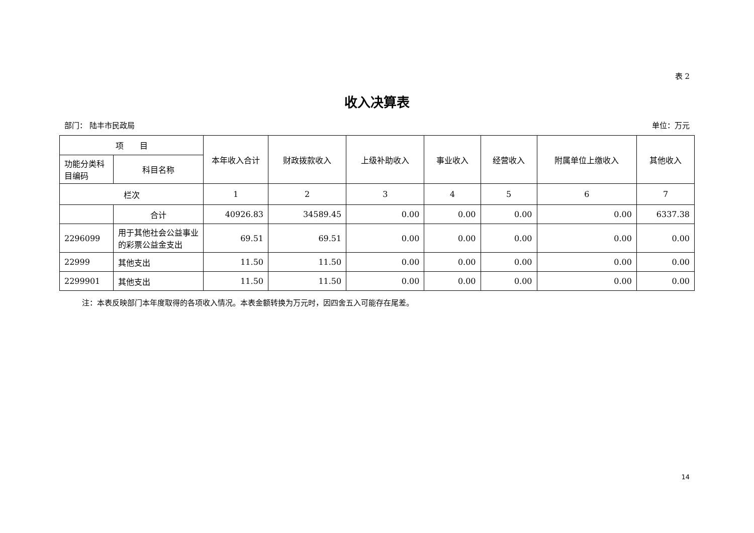表 2
收入决算表
部门： 陆丰市民政局 单位：万元
| 项 目 | | 本年收入合计 | 财政拨款收入 | 上级补助收入 | 事业收入 | 经营收入 | 附属单位上缴收入 | 其他收入 |
| --- | --- | --- | --- | --- | --- | --- | --- | --- |
| 功能分类科目编码 | 科目名称 | | | | | | | |
| 栏次 | | 1 | 2 | 3 | 4 | 5 | 6 | 7 |
| | 合计 | 40926.83 | 34589.45 | 0.00 | 0.00 | 0.00 | 0.00 | 6337.38 |
| 2296099 | 用于其他社会公益事业的彩票公益金支出 | 69.51 | 69.51 | 0.00 | 0.00 | 0.00 | 0.00 | 0.00 |
| 22999 | 其他支出 | 11.50 | 11.50 | 0.00 | 0.00 | 0.00 | 0.00 | 0.00 |
| 2299901 | 其他支出 | 11.50 | 11.50 | 0.00 | 0.00 | 0.00 | 0.00 | 0.00 |
注：本表反映部门本年度取得的各项收入情况。本表金额转换为万元时，因四舍五入可能存在尾差。
14